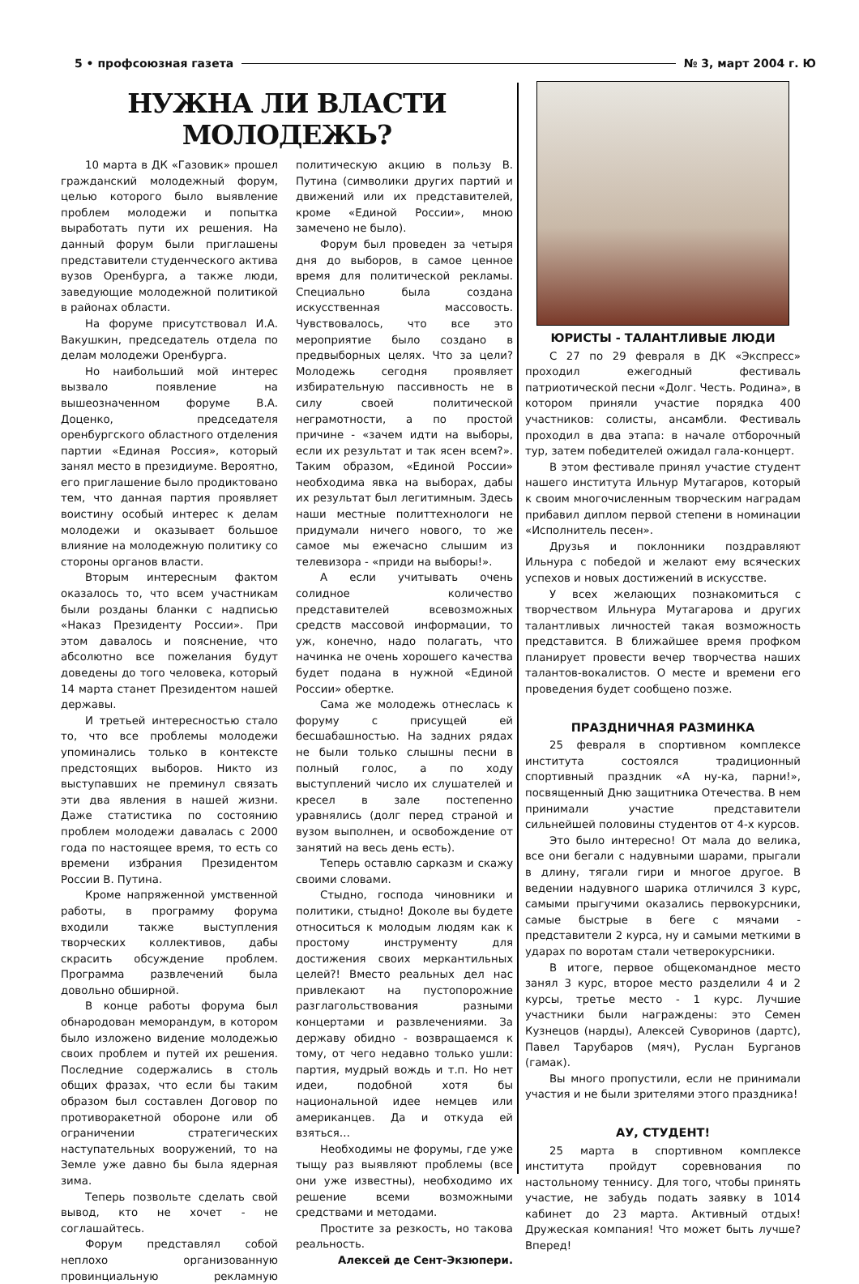5 • профсоюзная газета № 3, март 2004 г. Ю
НУЖНА ЛИ ВЛАСТИ МОЛОДЕЖЬ?
10 марта в ДК «Газовик» прошел гражданский молодежный форум, целью которого было выявление проблем молодежи и попытка выработать пути их решения. На данный форум были приглашены представители студенческого актива вузов Оренбурга, а также люди, заведующие молодежной политикой в районах области.
На форуме присутствовал И.А. Вакушкин, председатель отдела по делам молодежи Оренбурга.
Но наибольший мой интерес вызвало появление на вышеозначенном форуме В.А. Доценко, председателя оренбургского областного отделения партии «Единая Россия», который занял место в президиуме. Вероятно, его приглашение было продиктовано тем, что данная партия проявляет воистину особый интерес к делам молодежи и оказывает большое влияние на молодежную политику со стороны органов власти.
Вторым интересным фактом оказалось то, что всем участникам были розданы бланки с надписью «Наказ Президенту России». При этом давалось и пояснение, что абсолютно все пожелания будут доведены до того человека, который 14 марта станет Президентом нашей державы.
И третьей интересностью стало то, что все проблемы молодежи упоминались только в контексте предстоящих выборов. Никто из выступавших не преминул связать эти два явления в нашей жизни. Даже статистика по состоянию проблем молодежи давалась с 2000 года по настоящее время, то есть со времени избрания Президентом России В. Путина.
Кроме напряженной умственной работы, в программу форума входили также выступления творческих коллективов, дабы скрасить обсуждение проблем. Программа развлечений была довольно обширной.
В конце работы форума был обнародован меморандум, в котором было изложено видение молодежью своих проблем и путей их решения. Последние содержались в столь общих фразах, что если бы таким образом был составлен Договор по противоракетной обороне или об ограничении стратегических наступательных вооружений, то на Земле уже давно бы была ядерная зима.
Теперь позвольте сделать свой вывод, кто не хочет - не соглашайтесь.
Форум представлял собой неплохо организованную провинциальную рекламную политическую акцию в пользу В. Путина (символики других партий и движений или их представителей, кроме «Единой России», мною замечено не было).
Форум был проведен за четыря дня до выборов, в самое ценное время для политической рекламы. Специально была создана искусственная массовость. Чувствовалось, что все это мероприятие было создано в предвыборных целях. Что за цели? Молодежь сегодня проявляет избирательную пассивность не в силу своей политической неграмотности, а по простой причине - «зачем идти на выборы, если их результат и так ясен всем?». Таким образом, «Единой России» необходима явка на выборах, дабы их результат был легитимным. Здесь наши местные политтехнологи не придумали ничего нового, то же самое мы ежечасно слышим из телевизора - «приди на выборы!».
А если учитывать очень солидное количество представителей всевозможных средств массовой информации, то уж, конечно, надо полагать, что начинка не очень хорошего качества будет подана в нужной «Единой России» обертке.
Сама же молодежь отнеслась к форуму с присущей ей бесшабашностью. На задних рядах не были только слышны песни в полный голос, а по ходу выступлений число их слушателей и кресел в зале постепенно уравнялись (долг перед страной и вузом выполнен, и освобождение от занятий на весь день есть).
Теперь оставлю сарказм и скажу своими словами.
Стыдно, господа чиновники и политики, стыдно! Доколе вы будете относиться к молодым людям как к простому инструменту для достижения своих меркантильных целей?! Вместо реальных дел нас привлекают на пустопорожние разглагольствования разными концертами и развлечениями. За державу обидно - возвращаемся к тому, от чего недавно только ушли: партия, мудрый вождь и т.п. Но нет идеи, подобной хотя бы национальной идее немцев или американцев. Да и откуда ей взяться…
Необходимы не форумы, где уже тыщу раз выявляют проблемы (все они уже известны), необходимо их решение всеми возможными средствами и методами.
Простите за резкость, но такова реальность.
Алексей де Сент-Экзюпери.
ЮРИСТЫ - ТАЛАНТЛИВЫЕ ЛЮДИ
С 27 по 29 февраля в ДК «Экспресс» проходил ежегодный фестиваль патриотической песни «Долг. Честь. Родина», в котором приняли участие порядка 400 участников: солисты, ансамбли. Фестиваль проходил в два этапа: в начале отборочный тур, затем победителей ожидал гала-концерт.
В этом фестивале принял участие студент нашего института Ильнур Мутагаров, который к своим многочисленным творческим наградам прибавил диплом первой степени в номинации «Исполнитель песен».
Друзья и поклонники поздравляют Ильнура с победой и желают ему всяческих успехов и новых достижений в искусстве.
У всех желающих познакомиться с творчеством Ильнура Мутагарова и других талантливых личностей такая возможность представится. В ближайшее время профком планирует провести вечер творчества наших талантов-вокалистов. О месте и времени его проведения будет сообщено позже.
ПРАЗДНИЧНАЯ РАЗМИНКА
25 февраля в спортивном комплексе института состоялся традиционный спортивный праздник «А ну-ка, парни!», посвященный Дню защитника Отечества. В нем принимали участие представители сильнейшей половины студентов от 4-х курсов.
Это было интересно! От мала до велика, все они бегали с надувными шарами, прыгали в длину, тягали гири и многое другое. В ведении надувного шарика отличился 3 курс, самыми прыгучими оказались первокурсники, самые быстрые в беге с мячами - представители 2 курса, ну и самыми меткими в ударах по воротам стали четверокурсники.
В итоге, первое общекомандное место занял 3 курс, второе место разделили 4 и 2 курсы, третье место - 1 курс. Лучшие участники были награждены: это Семен Кузнецов (нарды), Алексей Суворинов (дартс), Павел Тарубаров (мяч), Руслан Бурганов (гамак).
Вы много пропустили, если не принимали участия и не были зрителями этого праздника!
АУ, СТУДЕНТ!
25 марта в спортивном комплексе института пройдут соревнования по настольному теннису. Для того, чтобы принять участие, не забудь подать заявку в 1014 кабинет до 23 марта. Активный отдых! Дружеская компания! Что может быть лучше? Вперед!